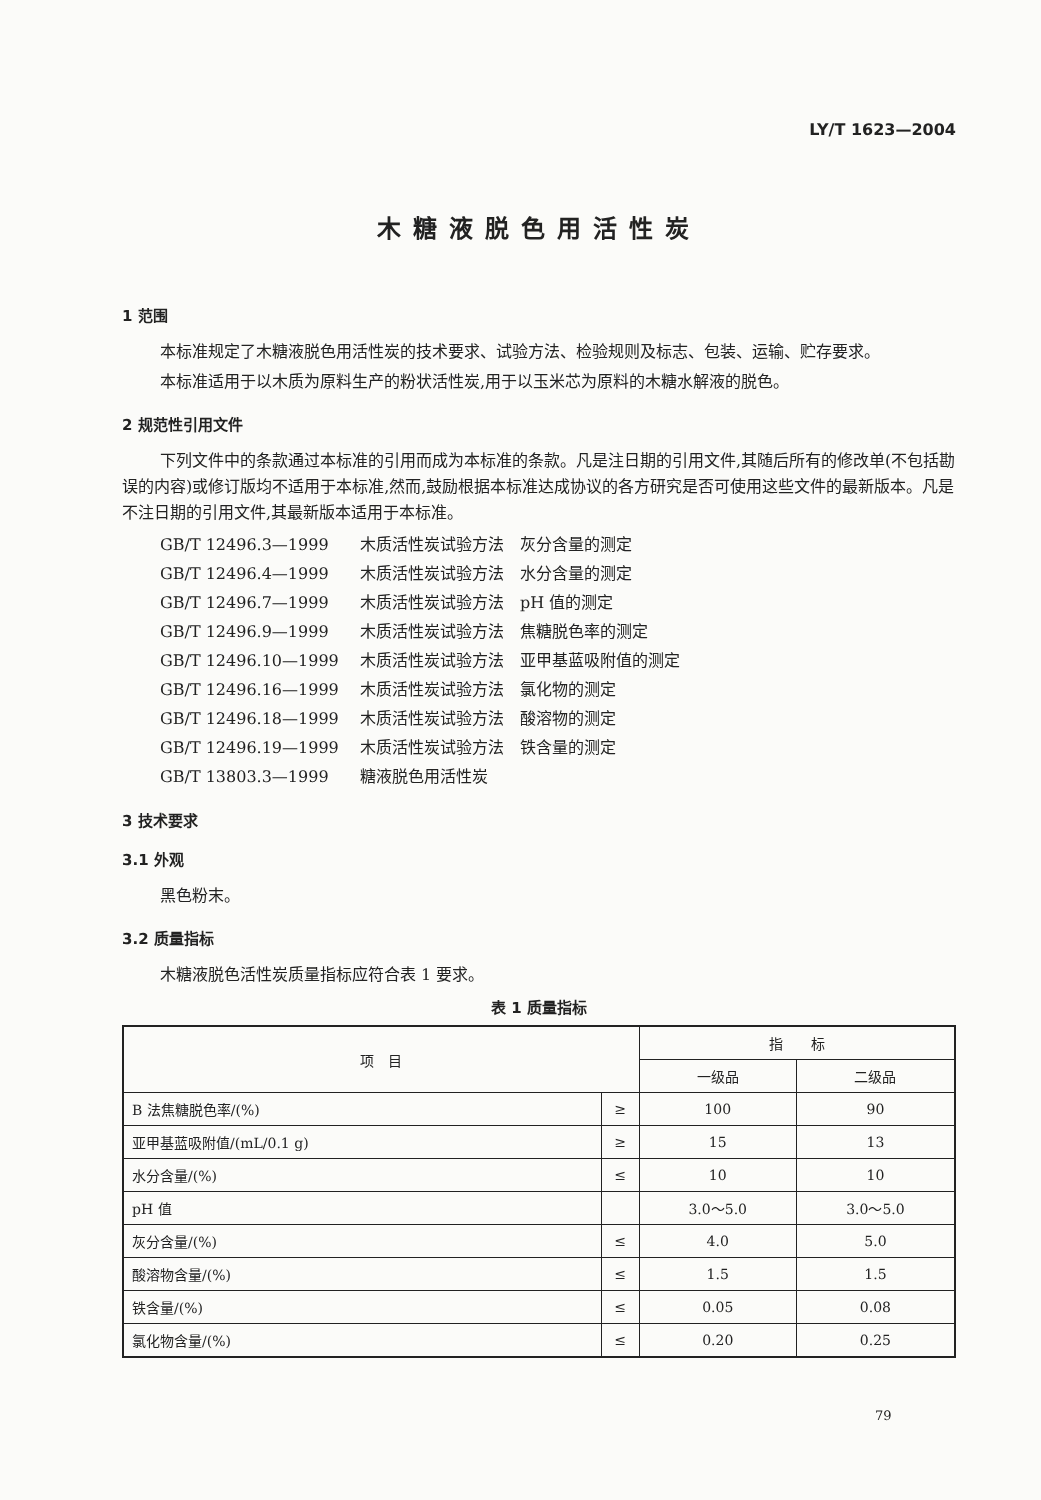LY/T 1623—2004
木糖液脱色用活性炭
1 范围
本标准规定了木糖液脱色用活性炭的技术要求、试验方法、检验规则及标志、包装、运输、贮存要求。
本标准适用于以木质为原料生产的粉状活性炭,用于以玉米芯为原料的木糖水解液的脱色。
2 规范性引用文件
下列文件中的条款通过本标准的引用而成为本标准的条款。凡是注日期的引用文件,其随后所有的修改单(不包括勘误的内容)或修订版均不适用于本标准,然而,鼓励根据本标准达成协议的各方研究是否可使用这些文件的最新版本。凡是不注日期的引用文件,其最新版本适用于本标准。
GB/T 12496.3—1999 木质活性炭试验方法　灰分含量的测定
GB/T 12496.4—1999 木质活性炭试验方法　水分含量的测定
GB/T 12496.7—1999 木质活性炭试验方法　pH 值的测定
GB/T 12496.9—1999 木质活性炭试验方法　焦糖脱色率的测定
GB/T 12496.10—1999 木质活性炭试验方法　亚甲基蓝吸附值的测定
GB/T 12496.16—1999 木质活性炭试验方法　氯化物的测定
GB/T 12496.18—1999 木质活性炭试验方法　酸溶物的测定
GB/T 12496.19—1999 木质活性炭试验方法　铁含量的测定
GB/T 13803.3—1999 糖液脱色用活性炭
3 技术要求
3.1 外观
黑色粉末。
3.2 质量指标
木糖液脱色活性炭质量指标应符合表 1 要求。
表 1 质量指标
| 项 目 | | 指 标 | |
| --- | --- | --- | --- |
| | | 一级品 | 二级品 |
| B 法焦糖脱色率/(%) | ≥ | 100 | 90 |
| 亚甲基蓝吸附值/(mL/0.1 g) | ≥ | 15 | 13 |
| 水分含量/(%) | ≤ | 10 | 10 |
| pH 值 | | 3.0～5.0 | 3.0～5.0 |
| 灰分含量/(%) | ≤ | 4.0 | 5.0 |
| 酸溶物含量/(%) | ≤ | 1.5 | 1.5 |
| 铁含量/(%) | ≤ | 0.05 | 0.08 |
| 氯化物含量/(%) | ≤ | 0.20 | 0.25 |
79